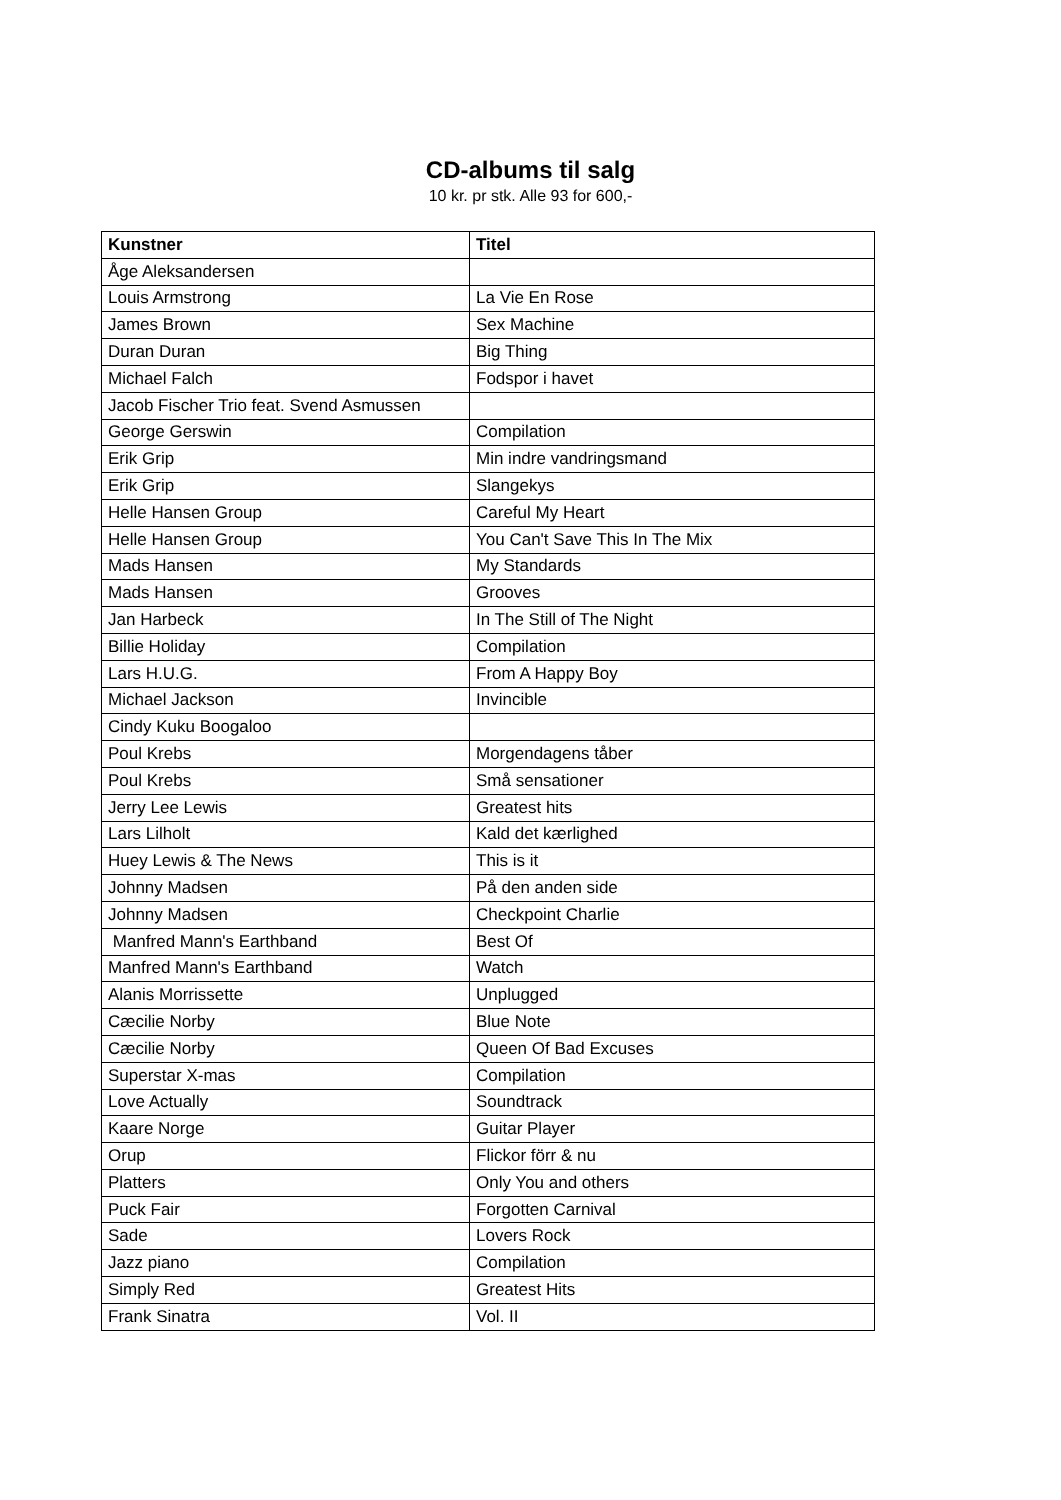CD-albums til salg
10 kr. pr stk. Alle 93 for 600,-
| Kunstner | Titel |
| --- | --- |
| Åge Aleksandersen | |
| Louis Armstrong | La Vie En Rose |
| James Brown | Sex Machine |
| Duran Duran | Big Thing |
| Michael Falch | Fodspor i havet |
| Jacob Fischer Trio feat. Svend Asmussen | |
| George Gerswin | Compilation |
| Erik Grip | Min indre vandringsmand |
| Erik Grip | Slangekys |
| Helle Hansen Group | Careful My Heart |
| Helle Hansen Group | You Can't Save This In The Mix |
| Mads Hansen | My Standards |
| Mads Hansen | Grooves |
| Jan Harbeck | In The Still of The Night |
| Billie Holiday | Compilation |
| Lars H.U.G. | From A Happy Boy |
| Michael Jackson | Invincible |
| Cindy Kuku Boogaloo | |
| Poul Krebs | Morgendagens tåber |
| Poul Krebs | Små sensationer |
| Jerry Lee Lewis | Greatest hits |
| Lars Lilholt | Kald det kærlighed |
| Huey Lewis & The News | This is it |
| Johnny Madsen | På den anden side |
| Johnny Madsen | Checkpoint Charlie |
| Manfred Mann's Earthband | Best Of |
| Manfred Mann's Earthband | Watch |
| Alanis Morrissette | Unplugged |
| Cæcilie Norby | Blue Note |
| Cæcilie Norby | Queen Of Bad Excuses |
| Superstar X-mas | Compilation |
| Love Actually | Soundtrack |
| Kaare Norge | Guitar Player |
| Orup | Flickor förr & nu |
| Platters | Only You and others |
| Puck Fair | Forgotten Carnival |
| Sade | Lovers Rock |
| Jazz piano | Compilation |
| Simply Red | Greatest Hits |
| Frank Sinatra | Vol. II |